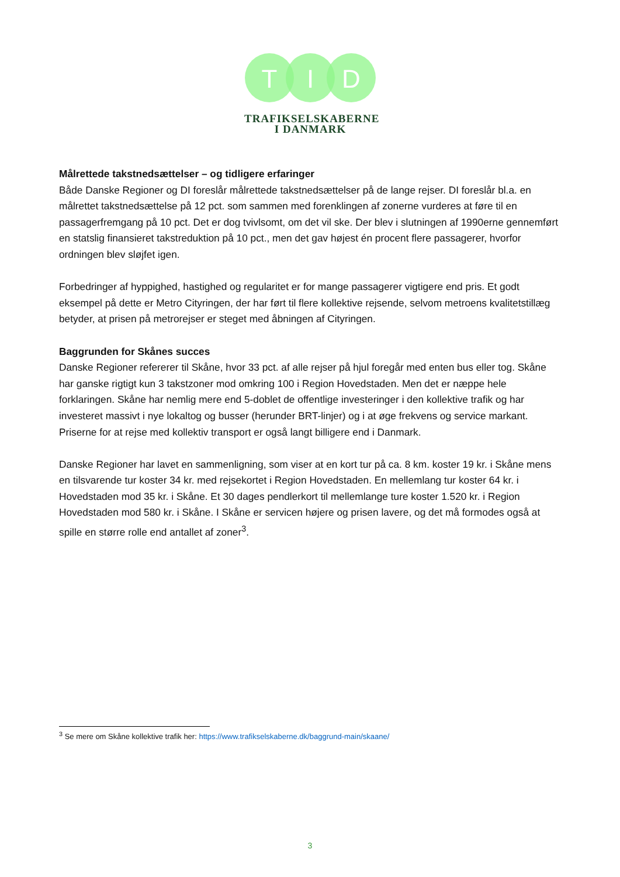T
I
D
TRAFIKSELSKABERNE
I DANMARK
Målrettede takstnedsættelser – og tidligere erfaringer
Både Danske Regioner og DI foreslår målrettede takstnedsættelser på de lange rejser. DI foreslår bl.a. en målrettet takstnedsættelse på 12 pct. som sammen med forenklingen af zonerne vurderes at føre til en passagerfremgang på 10 pct. Det er dog tvivlsomt, om det vil ske. Der blev i slutningen af 1990erne gennemført en statslig finansieret takstreduktion på 10 pct., men det gav højest én procent flere passagerer, hvorfor ordningen blev sløjfet igen.
Forbedringer af hyppighed, hastighed og regularitet er for mange passagerer vigtigere end pris. Et godt eksempel på dette er Metro Cityringen, der har ført til flere kollektive rejsende, selvom metroens kvalitetstillæg betyder, at prisen på metrorejser er steget med åbningen af Cityringen.
Baggrunden for Skånes succes
Danske Regioner refererer til Skåne, hvor 33 pct. af alle rejser på hjul foregår med enten bus eller tog. Skåne har ganske rigtigt kun 3 takstzoner mod omkring 100 i Region Hovedstaden. Men det er næppe hele forklaringen. Skåne har nemlig mere end 5-doblet de offentlige investeringer i den kollektive trafik og har investeret massivt i nye lokaltog og busser (herunder BRT-linjer) og i at øge frekvens og service markant. Priserne for at rejse med kollektiv transport er også langt billigere end i Danmark.
Danske Regioner har lavet en sammenligning, som viser at en kort tur på ca. 8 km. koster 19 kr. i Skåne mens en tilsvarende tur koster 34 kr. med rejsekortet i Region Hovedstaden. En mellemlang tur koster 64 kr. i Hovedstaden mod 35 kr. i Skåne. Et 30 dages pendlerkort til mellemlange ture koster 1.520 kr. i Region Hovedstaden mod 580 kr. i Skåne. I Skåne er servicen højere og prisen lavere, og det må formodes også at spille en større rolle end antallet af zoner<sup>3</sup>.
<sup>3</sup> Se mere om Skåne kollektive trafik her: https://www.trafikselskaberne.dk/baggrund-main/skaane/
3